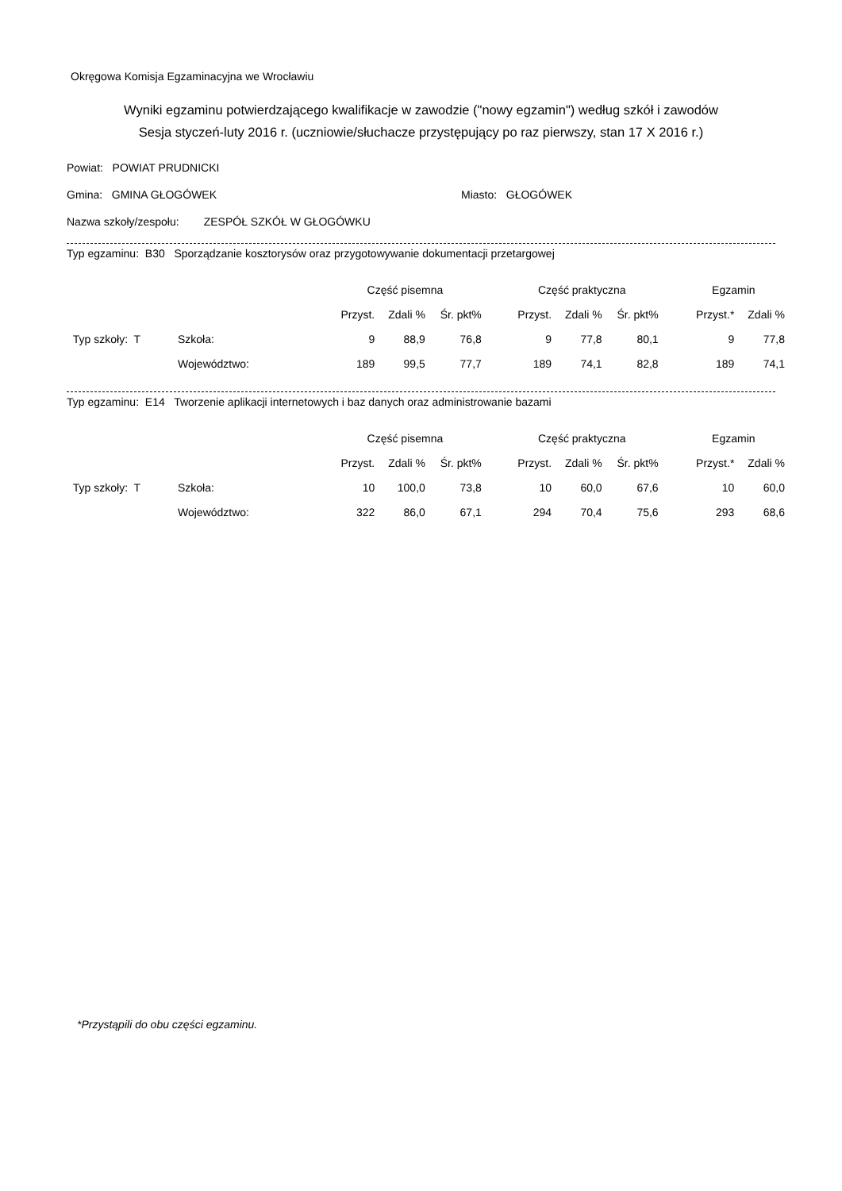Okręgowa Komisja Egzaminacyjna we Wrocławiu
Wyniki egzaminu potwierdzającego kwalifikacje w zawodzie ("nowy egzamin") według szkół i zawodów
Sesja styczeń-luty 2016 r. (uczniowie/słuchacze przystępujący po raz pierwszy, stan 17 X 2016 r.)
Powiat: POWIAT PRUDNICKI
Gmina: GMINA GŁOGÓWEK Miasto: GŁOGÓWEK
Nazwa szkoły/zespołu: ZESPÓŁ SZKÓŁ W GŁOGÓWKU
Typ egzaminu: B30 Sporządzanie kosztorysów oraz przygotowywanie dokumentacji przetargowej
| | | Część pisemna | | | | Część praktyczna | | | | Egzamin | |
| --- | --- | --- | --- | --- | --- | --- | --- | --- | --- | --- | --- |
| | | Przyst. | Zdali % | Śr. pkt% | | Przyst. | Zdali % | Śr. pkt% | | Przyst.* | Zdali % |
| Typ szkoły: T | Szkoła: | 9 | 88,9 | 76,8 | | 9 | 77,8 | 80,1 | | 9 | 77,8 |
| | Województwo: | 189 | 99,5 | 77,7 | | 189 | 74,1 | 82,8 | | 189 | 74,1 |
Typ egzaminu: E14 Tworzenie aplikacji internetowych i baz danych oraz administrowanie bazami
| | | Część pisemna | | | | Część praktyczna | | | | Egzamin | |
| --- | --- | --- | --- | --- | --- | --- | --- | --- | --- | --- | --- |
| | | Przyst. | Zdali % | Śr. pkt% | | Przyst. | Zdali % | Śr. pkt% | | Przyst.* | Zdali % |
| Typ szkoły: T | Szkoła: | 10 | 100,0 | 73,8 | | 10 | 60,0 | 67,6 | | 10 | 60,0 |
| | Województwo: | 322 | 86,0 | 67,1 | | 294 | 70,4 | 75,6 | | 293 | 68,6 |
*Przystąpili do obu części egzaminu.